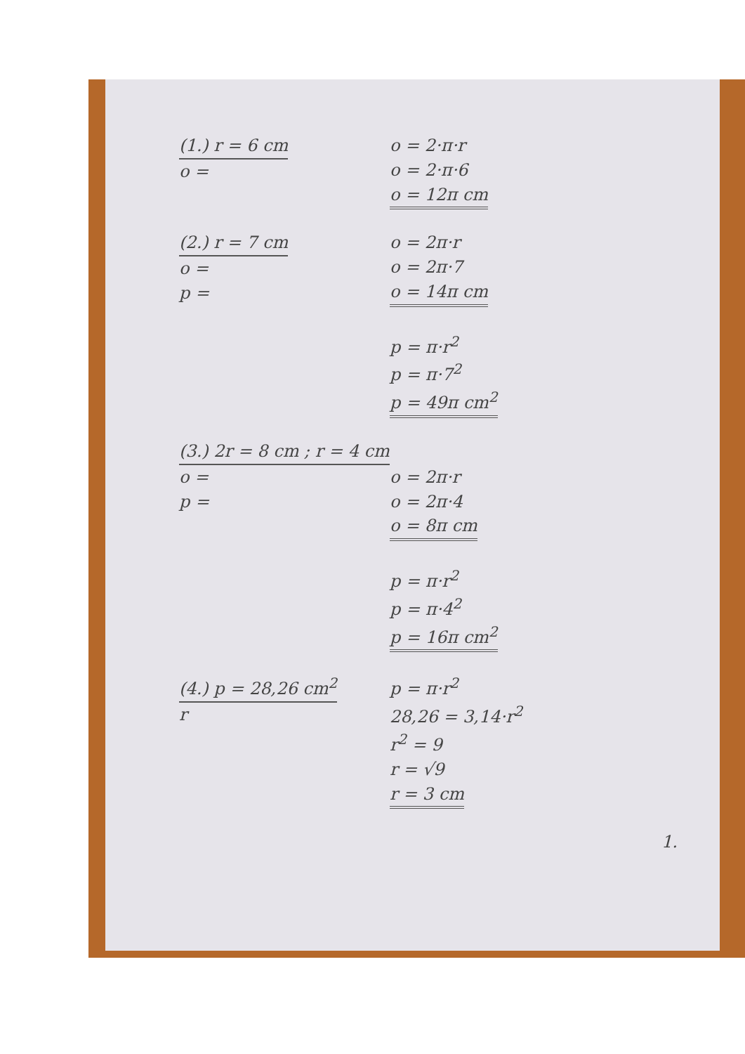(1.) r = 6 cm
o =
o = 2·π·r
o = 2·π·6
o = 12π cm
(2.) r = 7 cm
o =
p =
o = 2π·r
o = 2π·7
o = 14π cm
p = π·r<sup>2</sup>
p = π·7<sup>2</sup>
p = 49π cm<sup>2</sup>
(3.) 2r = 8 cm ; r = 4 cm
o =
p =
o = 2π·r
o = 2π·4
o = 8π cm
p = π·r<sup>2</sup>
p = π·4<sup>2</sup>
p = 16π cm<sup>2</sup>
(4.) p = 28,26 cm<sup>2</sup>
r
p = π·r<sup>2</sup>
28,26 = 3,14·r<sup>2</sup>
r<sup>2</sup> = 9
r = √9
r = 3 cm
1.